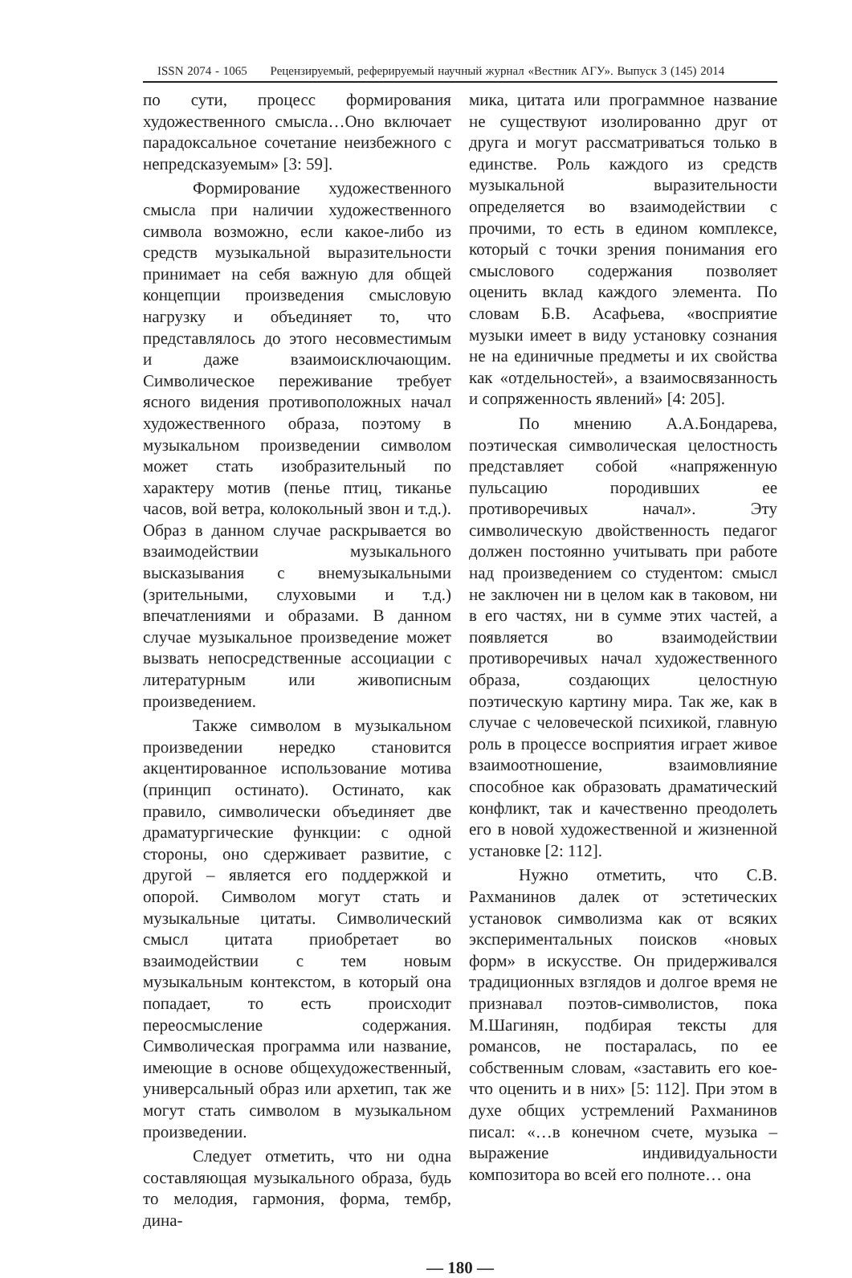ISSN 2074 - 1065 Рецензируемый, реферируемый научный журнал «Вестник АГУ». Выпуск 3 (145) 2014
по сути, процесс формирования художественного смысла…Оно включает парадоксальное сочетание неизбежного с непредсказуемым» [3: 59].
Формирование художественного смысла при наличии художественного символа возможно, если какое-либо из средств музыкальной выразительности принимает на себя важную для общей концепции произведения смысловую нагрузку и объединяет то, что представлялось до этого несовместимым и даже взаимоисключающим. Символическое переживание требует ясного видения противоположных начал художественного образа, поэтому в музыкальном произведении символом может стать изобразительный по характеру мотив (пенье птиц, тиканье часов, вой ветра, колокольный звон и т.д.). Образ в данном случае раскрывается во взаимодействии музыкального высказывания с внемузыкальными (зрительными, слуховыми и т.д.) впечатлениями и образами. В данном случае музыкальное произведение может вызвать непосредственные ассоциации с литературным или живописным произведением.
Также символом в музыкальном произведении нередко становится акцентированное использование мотива (принцип остинато). Остинато, как правило, символически объединяет две драматургические функции: с одной стороны, оно сдерживает развитие, с другой – является его поддержкой и опорой. Символом могут стать и музыкальные цитаты. Символический смысл цитата приобретает во взаимодействии с тем новым музыкальным контекстом, в который она попадает, то есть происходит переосмысление содержания. Символическая программа или название, имеющие в основе общехудожественный, универсальный образ или архетип, так же могут стать символом в музыкальном произведении.
Следует отметить, что ни одна составляющая музыкального образа, будь то мелодия, гармония, форма, тембр, дина-
мика, цитата или программное название не существуют изолированно друг от друга и могут рассматриваться только в единстве. Роль каждого из средств музыкальной выразительности определяется во взаимодействии с прочими, то есть в едином комплексе, который с точки зрения понимания его смыслового содержания позволяет оценить вклад каждого элемента. По словам Б.В. Асафьева, «восприятие музыки имеет в виду установку сознания не на единичные предметы и их свойства как «отдельностей», а взаимосвязанность и сопряженность явлений» [4: 205].
По мнению А.А.Бондарева, поэтическая символическая целостность представляет собой «напряженную пульсацию породивших ее противоречивых начал». Эту символическую двойственность педагог должен постоянно учитывать при работе над произведением со студентом: смысл не заключен ни в целом как в таковом, ни в его частях, ни в сумме этих частей, а появляется во взаимодействии противоречивых начал художественного образа, создающих целостную поэтическую картину мира. Так же, как в случае с человеческой психикой, главную роль в процессе восприятия играет живое взаимоотношение, взаимовлияние способное как образовать драматический конфликт, так и качественно преодолеть его в новой художественной и жизненной установке [2: 112].
Нужно отметить, что С.В. Рахманинов далек от эстетических установок символизма как от всяких экспериментальных поисков «новых форм» в искусстве. Он придерживался традиционных взглядов и долгое время не признавал поэтов-символистов, пока М.Шагинян, подбирая тексты для романсов, не постаралась, по ее собственным словам, «заставить его кое-что оценить и в них» [5: 112]. При этом в духе общих устремлений Рахманинов писал: «…в конечном счете, музыка – выражение индивидуальности композитора во всей его полноте… она
— 180 —